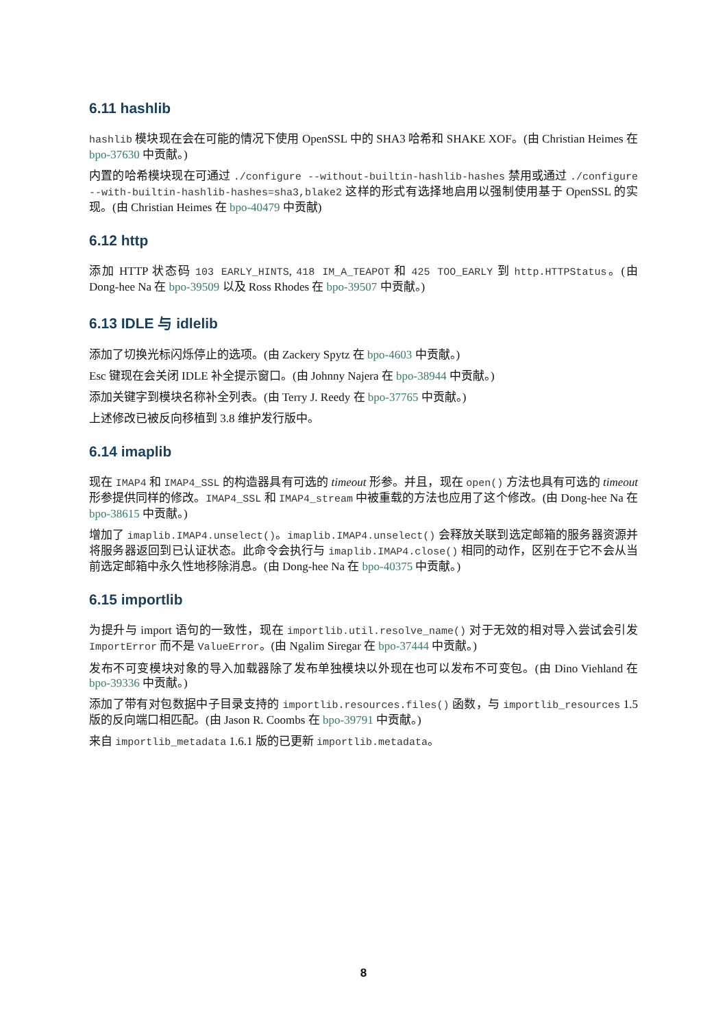6.11 hashlib
hashlib 模块现在会在可能的情况下使用 OpenSSL 中的 SHA3 哈希和 SHAKE XOF。(由 Christian Heimes 在 bpo-37630 中贡献。)
内置的哈希模块现在可通过 ./configure --without-builtin-hashlib-hashes 禁用或通过 ./configure --with-builtin-hashlib-hashes=sha3,blake2 这样的形式有选择地启用以强制使用基于 OpenSSL 的实现。(由 Christian Heimes 在 bpo-40479 中贡献)
6.12 http
添加 HTTP 状态码 103 EARLY_HINTS, 418 IM_A_TEAPOT 和 425 TOO_EARLY 到 http.HTTPStatus。(由 Dong-hee Na 在 bpo-39509 以及 Ross Rhodes 在 bpo-39507 中贡献。)
6.13 IDLE 与 idlelib
添加了切换光标闪烁停止的选项。(由 Zackery Spytz 在 bpo-4603 中贡献。)
Esc 键现在会关闭 IDLE 补全提示窗口。(由 Johnny Najera 在 bpo-38944 中贡献。)
添加关键字到模块名称补全列表。(由 Terry J. Reedy 在 bpo-37765 中贡献。)
上述修改已被反向移植到 3.8 维护发行版中。
6.14 imaplib
现在 IMAP4 和 IMAP4_SSL 的构造器具有可选的 timeout 形参。并且，现在 open() 方法也具有可选的 timeout 形参提供同样的修改。IMAP4_SSL 和 IMAP4_stream 中被重载的方法也应用了这个修改。(由 Dong-hee Na 在 bpo-38615 中贡献。)
增加了 imaplib.IMAP4.unselect()。imaplib.IMAP4.unselect() 会释放关联到选定邮箱的服务器资源并将服务器返回到已认证状态。此命令会执行与 imaplib.IMAP4.close() 相同的动作，区别在于它不会从当前选定邮箱中永久性地移除消息。(由 Dong-hee Na 在 bpo-40375 中贡献。)
6.15 importlib
为提升与 import 语句的一致性，现在 importlib.util.resolve_name() 对于无效的相对导入尝试会引发 ImportError 而不是 ValueError。(由 Ngalim Siregar 在 bpo-37444 中贡献。)
发布不可变模块对象的导入加载器除了发布单独模块以外现在也可以发布不可变包。(由 Dino Viehland 在 bpo-39336 中贡献。)
添加了带有对包数据中子目录支持的 importlib.resources.files() 函数，与 importlib_resources 1.5 版的反向端口相匹配。(由 Jason R. Coombs 在 bpo-39791 中贡献。)
来自 importlib_metadata 1.6.1 版的已更新 importlib.metadata。
8